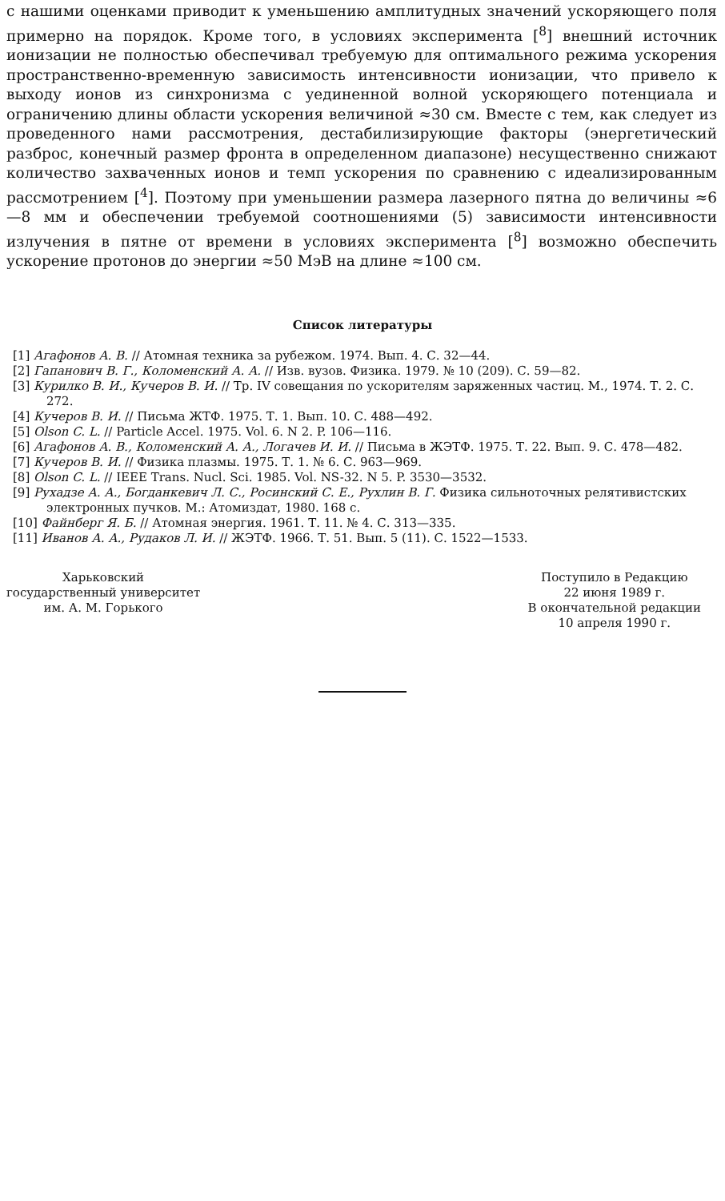с нашими оценками приводит к уменьшению амплитудных значений ускоряющего поля примерно на порядок. Кроме того, в условиях эксперимента [<sup>8</sup>] внешний источник ионизации не полностью обеспечивал требуемую для оптимального режима ускорения пространственно-временную зависимость интенсивности ионизации, что привело к выходу ионов из синхронизма с уединенной волной ускоряющего потенциала и ограничению длины области ускорения величиной ≈30 см. Вместе с тем, как следует из проведенного нами рассмотрения, дестабилизирующие факторы (энергетический разброс, конечный размер фронта в определенном диапазоне) несущественно снижают количество захваченных ионов и темп ускорения по сравнению с идеализированным рассмотрением [<sup>4</sup>]. Поэтому при уменьшении размера лазерного пятна до величины ≈6—8 мм и обеспечении требуемой соотношениями (5) зависимости интенсивности излучения в пятне от времени в условиях эксперимента [<sup>8</sup>] возможно обеспечить ускорение протонов до энергии ≈50 МэВ на длине ≈100 см.
Список литературы
[1] Агафонов А. В. // Атомная техника за рубежом. 1974. Вып. 4. С. 32—44.
[2] Гапанович В. Г., Коломенский А. А. // Изв. вузов. Физика. 1979. № 10 (209). С. 59—82.
[3] Курилко В. И., Кучеров В. И. // Тр. IV совещания по ускорителям заряженных частиц. М., 1974. Т. 2. С. 272.
[4] Кучеров В. И. // Письма ЖТФ. 1975. Т. 1. Вып. 10. С. 488—492.
[5] Olson C. L. // Particle Accel. 1975. Vol. 6. N 2. P. 106—116.
[6] Агафонов А. В., Коломенский А. А., Логачев И. И. // Письма в ЖЭТФ. 1975. Т. 22. Вып. 9. С. 478—482.
[7] Кучеров В. И. // Физика плазмы. 1975. Т. 1. № 6. С. 963—969.
[8] Olson C. L. // IEEE Trans. Nucl. Sci. 1985. Vol. NS-32. N 5. P. 3530—3532.
[9] Рухадзе А. А., Богданкевич Л. С., Росинский С. Е., Рухлин В. Г. Физика сильноточных релятивистских электронных пучков. М.: Атомиздат, 1980. 168 с.
[10] Файнберг Я. Б. // Атомная энергия. 1961. Т. 11. № 4. С. 313—335.
[11] Иванов А. А., Рудаков Л. И. // ЖЭТФ. 1966. Т. 51. Вып. 5 (11). С. 1522—1533.
Харьковский
государственный университет
им. А. М. Горького
Поступило в Редакцию
22 июня 1989 г.
В окончательной редакции
10 апреля 1990 г.